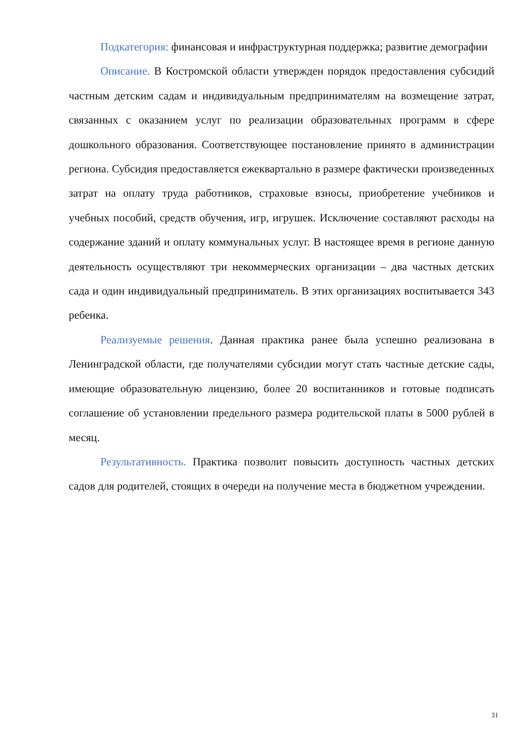Подкатегория: финансовая и инфраструктурная поддержка; развитие демографии
Описание. В Костромской области утвержден порядок предоставления субсидий частным детским садам и индивидуальным предпринимателям на возмещение затрат, связанных с оказанием услуг по реализации образовательных программ в сфере дошкольного образования. Соответствующее постановление принято в администрации региона. Субсидия предоставляется ежеквартально в размере фактически произведенных затрат на оплату труда работников, страховые взносы, приобретение учебников и учебных пособий, средств обучения, игр, игрушек. Исключение составляют расходы на содержание зданий и оплату коммунальных услуг. В настоящее время в регионе данную деятельность осуществляют три некоммерческих организации – два частных детских сада и один индивидуальный предприниматель. В этих организациях воспитывается 343 ребенка.
Реализуемые решения. Данная практика ранее была успешно реализована в Ленинградской области, где получателями субсидии могут стать частные детские сады, имеющие образовательную лицензию, более 20 воспитанников и готовые подписать соглашение об установлении предельного размера родительской платы в 5000 рублей в месяц.
Результативность. Практика позволит повысить доступность частных детских садов для родителей, стоящих в очереди на получение места в бюджетном учреждении.
31